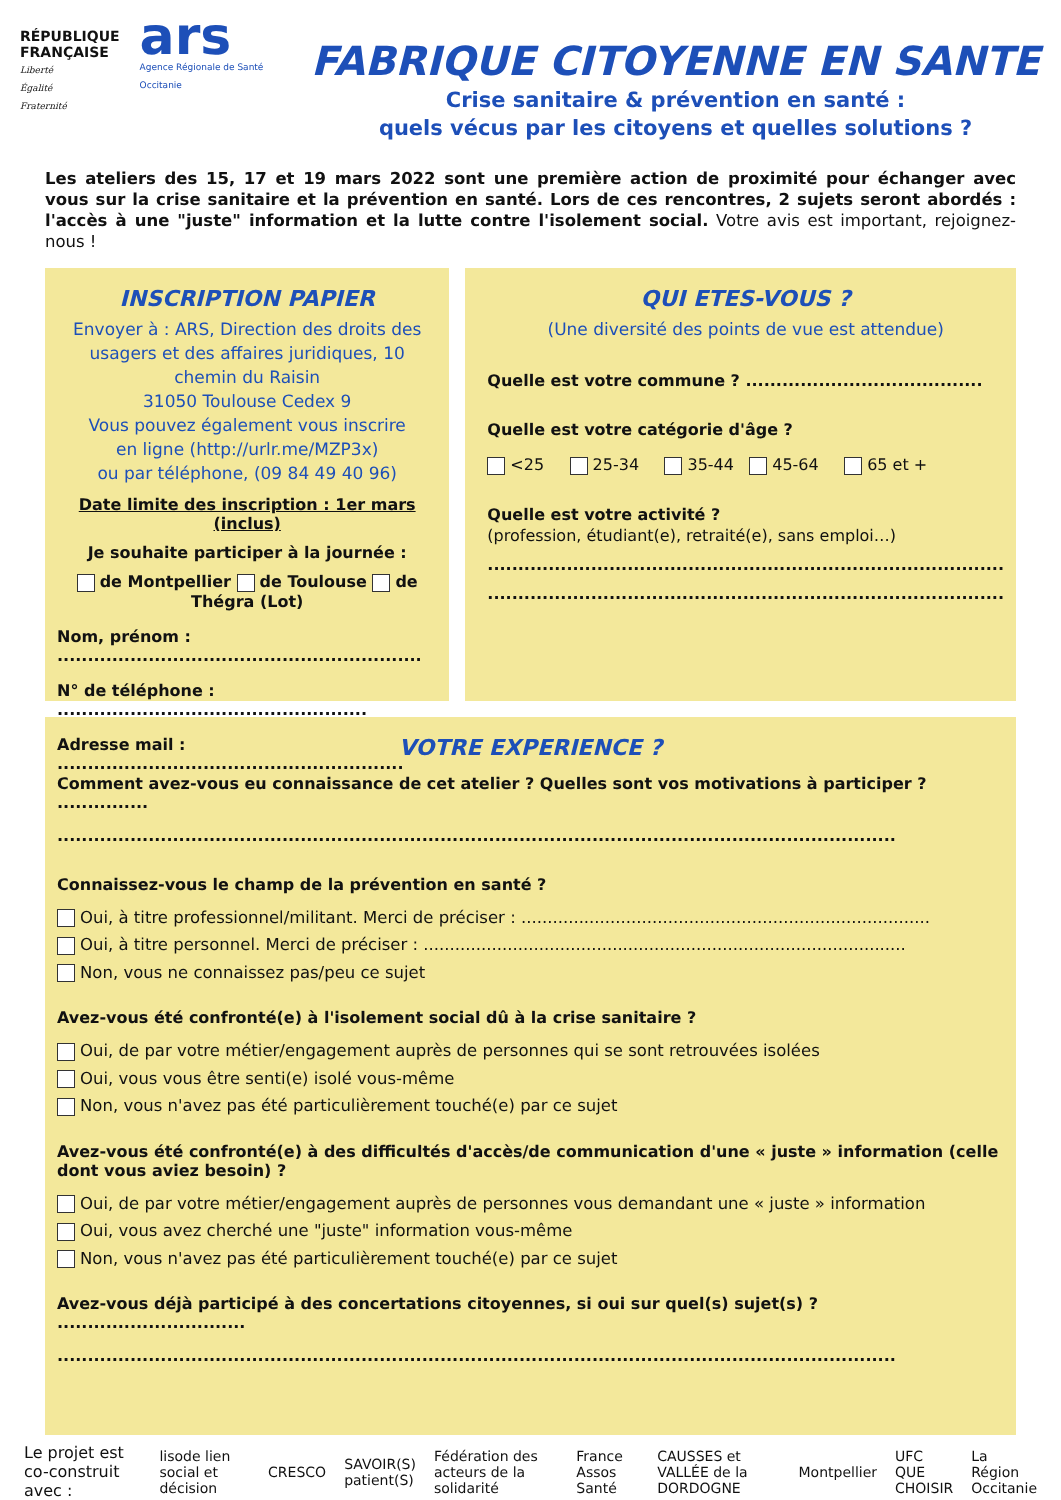RÉPUBLIQUE
FRANÇAISE
Liberté
Égalité
Fraternité
ars
Agence Régionale de Santé
Occitanie
FABRIQUE CITOYENNE EN SANTE
Crise sanitaire & prévention en santé :
quels vécus par les citoyens et quelles solutions ?
Les ateliers des 15, 17 et 19 mars 2022 sont une première action de proximité pour échanger avec vous sur la crise sanitaire et la prévention en santé. Lors de ces rencontres, 2 sujets seront abordés : l'accès à une "juste" information et la lutte contre l'isolement social. Votre avis est important, rejoignez-nous !
INSCRIPTION PAPIER
Envoyer à : ARS, Direction des droits des usagers et des affaires juridiques, 10 chemin du Raisin
31050 Toulouse Cedex 9
Vous pouvez également vous inscrire
en ligne (http://urlr.me/MZP3x)
ou par téléphone, (09 84 49 40 96)
Date limite des inscription : 1er mars (inclus)
Je souhaite participer à la journée :
de Montpellier de Toulouse de Thégra (Lot)
Nom, prénom : ............................................................
N° de téléphone : ...................................................
Adresse mail : .........................................................
QUI ETES-VOUS ?
(Une diversité des points de vue est attendue)
Quelle est votre commune ? .......................................
Quelle est votre catégorie d'âge ?
<25 25-34 35-44 45-64 65 et +
Quelle est votre activité ?
(profession, étudiant(e), retraité(e), sans emploi…)
.....................................................................................
.....................................................................................
VOTRE EXPERIENCE ?
Comment avez-vous eu connaissance de cet atelier ? Quelles sont vos motivations à participer ? ...............
..........................................................................................................................................
Connaissez-vous le champ de la prévention en santé ?
Oui, à titre professionnel/militant. Merci de préciser : ..............................................................................
Oui, à titre personnel. Merci de préciser : ............................................................................................
Non, vous ne connaissez pas/peu ce sujet
Avez-vous été confronté(e) à l'isolement social dû à la crise sanitaire ?
Oui, de par votre métier/engagement auprès de personnes qui se sont retrouvées isolées
Oui, vous vous être senti(e) isolé vous-même
Non, vous n'avez pas été particulièrement touché(e) par ce sujet
Avez-vous été confronté(e) à des difficultés d'accès/de communication d'une « juste » information (celle dont vous aviez besoin) ?
Oui, de par votre métier/engagement auprès de personnes vous demandant une « juste » information
Oui, vous avez cherché une "juste" information vous-même
Non, vous n'avez pas été particulièrement touché(e) par ce sujet
Avez-vous déjà participé à des concertations citoyennes, si oui sur quel(s) sujet(s) ? ...............................
..........................................................................................................................................
Le projet est co-construit avec : lisode lien social et décision CRESCO SAVOIR(S) patient(S) Fédération des acteurs de la solidarité France Assos Santé CAUSSES et VALLÉE de la DORDOGNE Montpellier UFC QUE CHOISIR La Région Occitanie